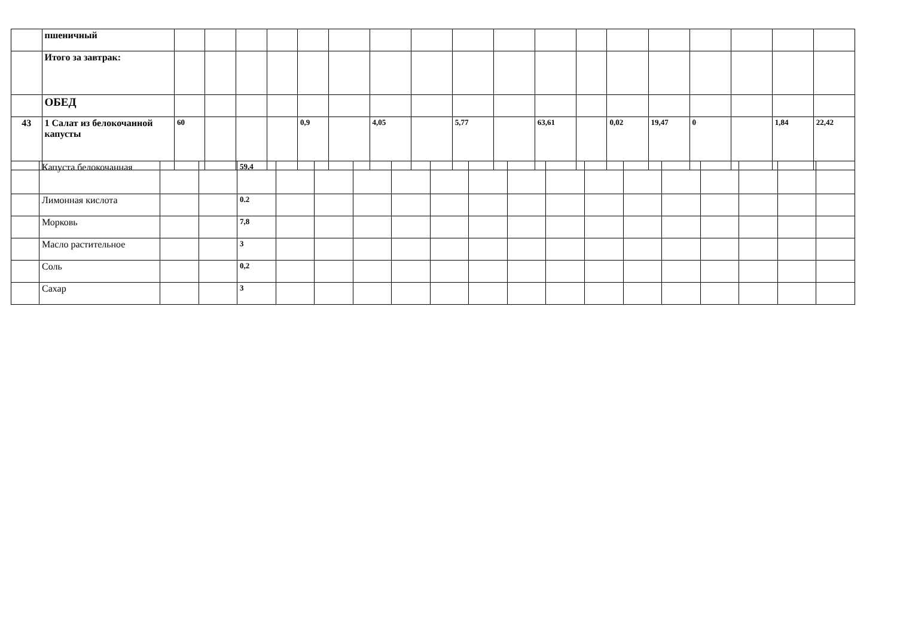| | пшеничный | | | | | | | | | | | | | | | | | | |
| | Итого за завтрак: | | | | | | | | | | | | | | | | | | |
| | ОБЕД | | | | | | | | | | | | | | | | | | |
| 43 | 1 Салат из белокочанной капусты | 60 | | | | 0,9 | | 4,05 | | 5,77 | | 63,61 | | 0,02 | 19,47 | 0 | | 1,84 | 22,42 |
| | Капуста белокочанная | | | 59,4 | | | | | | | | | | | | | | | |
| | Лимонная кислота | | | 0.2 | | | | | | | | | | | | | | | |
| | Морковь | | | 7,8 | | | | | | | | | | | | | | | |
| | Масло растительное | | | 3 | | | | | | | | | | | | | | | |
| | Соль | | | 0,2 | | | | | | | | | | | | | | | |
| | Сахар | | | 3 | | | | | | | | | | | | | | | |